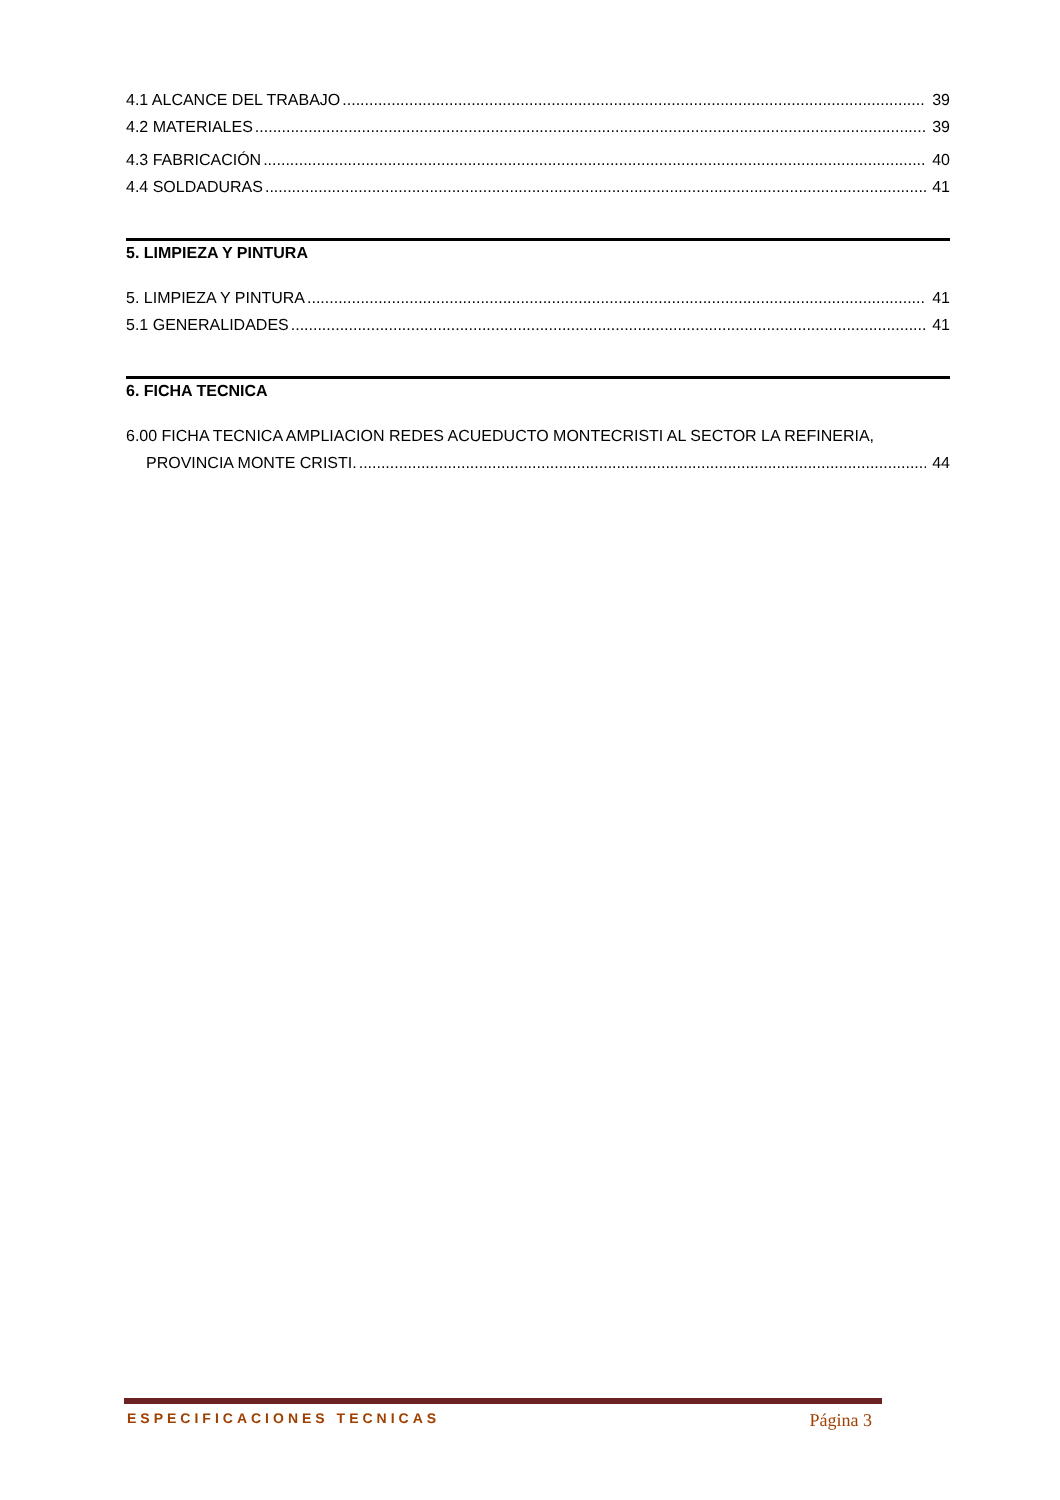4.1 ALCANCE DEL TRABAJO 39
4.2 MATERIALES 39
4.3 FABRICACIÓN 40
4.4 SOLDADURAS 41
5. LIMPIEZA Y PINTURA
5. LIMPIEZA Y PINTURA 41
5.1 GENERALIDADES 41
6. FICHA TECNICA
6.00 FICHA TECNICA AMPLIACION REDES ACUEDUCTO MONTECRISTI AL SECTOR LA REFINERIA,
PROVINCIA MONTE CRISTI. 44
ESPECIFICACIONES TECNICAS Página 3